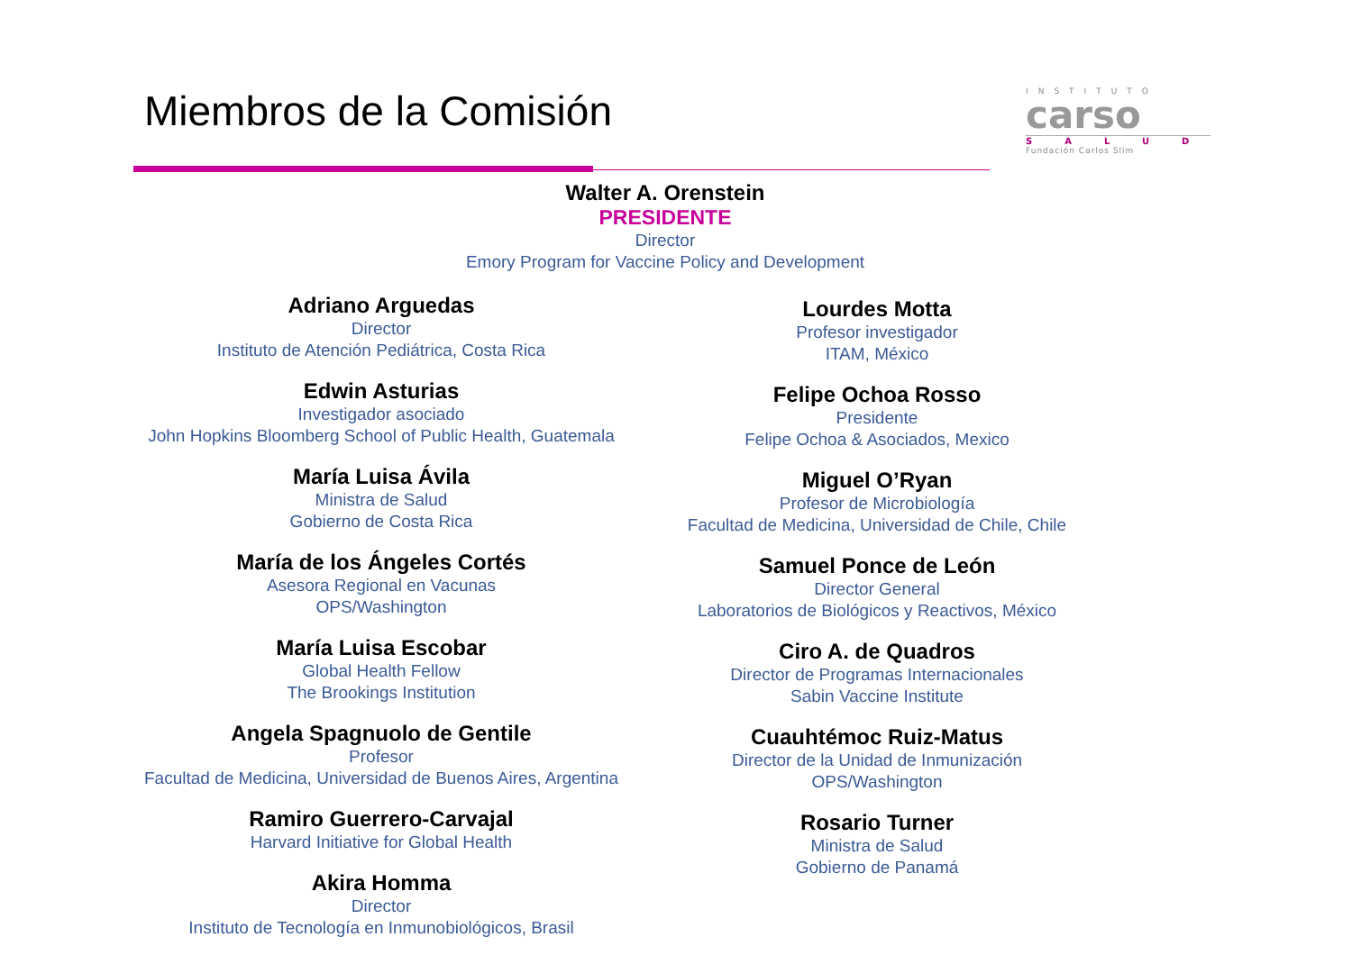Miembros de la Comisión
INSTITUTO
carso
SALUD
Fundación Carlos Slim
Walter A. Orenstein
PRESIDENTE
Director
Emory Program for Vaccine Policy and Development
Adriano Arguedas
Director
Instituto de Atención Pediátrica, Costa Rica
Edwin Asturias
Investigador asociado
John Hopkins Bloomberg School of Public Health, Guatemala
María Luisa Ávila
Ministra de Salud
Gobierno de Costa Rica
María de los Ángeles Cortés
Asesora Regional en Vacunas
OPS/Washington
María Luisa Escobar
Global Health Fellow
The Brookings Institution
Angela Spagnuolo de Gentile
Profesor
Facultad de Medicina, Universidad de Buenos Aires, Argentina
Ramiro Guerrero-Carvajal
Harvard Initiative for Global Health
Akira Homma
Director
Instituto de Tecnología en Inmunobiológicos, Brasil
Lourdes Motta
Profesor investigador
ITAM, México
Felipe Ochoa Rosso
Presidente
Felipe Ochoa & Asociados, Mexico
Miguel O’Ryan
Profesor de Microbiología
Facultad de Medicina, Universidad de Chile, Chile
Samuel Ponce de León
Director General
Laboratorios de Biológicos y Reactivos, México
Ciro A. de Quadros
Director de Programas Internacionales
Sabin Vaccine Institute
Cuauhtémoc Ruiz-Matus
Director de la Unidad de Inmunización
OPS/Washington
Rosario Turner
Ministra de Salud
Gobierno de Panamá